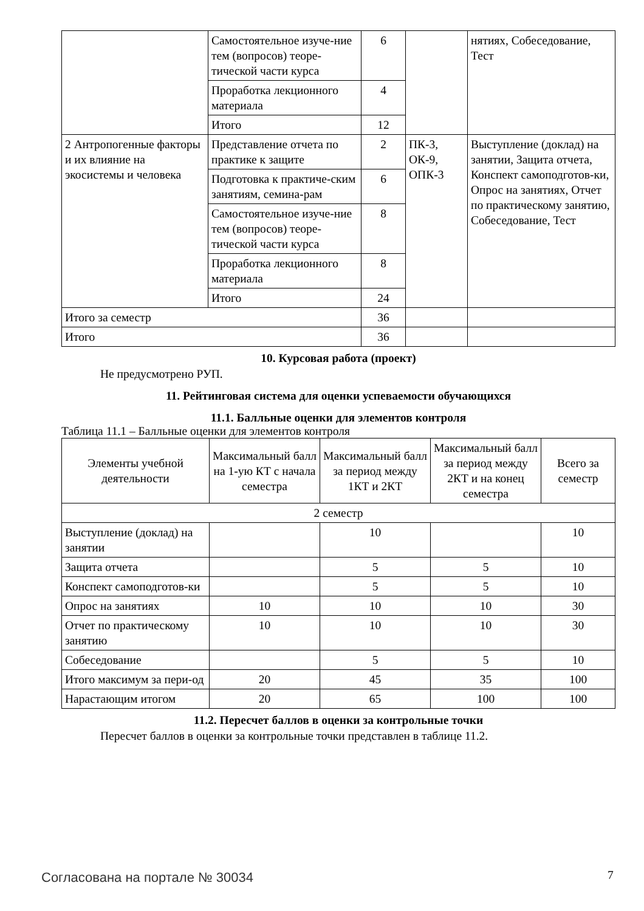| | Самостоятельное изуче-ние тем (вопросов) теоре-тической части курса | 6 | | нятиях, Собеседование, Тест |
| | Проработка лекционного материала | 4 | | |
| | Итого | 12 | | |
| 2 Антропогенные факторы и их влияние на экосистемы и человека | Представление отчета по практике к защите | 2 | ПК-3, ОК-9, ОПК-3 | Выступление (доклад) на занятии, Защита отчета, Конспект самоподготов-ки, Опрос на занятиях, Отчет по практическому занятию, Собеседование, Тест |
| | Подготовка к практиче-ским занятиям, семина-рам | 6 | | |
| | Самостоятельное изуче-ние тем (вопросов) теоре-тической части курса | 8 | | |
| | Проработка лекционного материала | 8 | | |
| | Итого | 24 | | |
| Итого за семестр | | 36 | | |
| Итого | | 36 | | |
10. Курсовая работа (проект)
Не предусмотрено РУП.
11. Рейтинговая система для оценки успеваемости обучающихся
11.1. Балльные оценки для элементов контроля
Таблица 11.1 – Балльные оценки для элементов контроля
| Элементы учебной деятельности | Максимальный балл на 1-ую КТ с начала семестра | Максимальный балл за период между 1КТ и 2КТ | Максимальный балл за период между 2КТ и на конец семестра | Всего за семестр |
| --- | --- | --- | --- | --- |
| 2 семестр | | | | |
| Выступление (доклад) на занятии | | 10 | | 10 |
| Защита отчета | | 5 | 5 | 10 |
| Конспект самоподготов-ки | | 5 | 5 | 10 |
| Опрос на занятиях | 10 | 10 | 10 | 30 |
| Отчет по практическому занятию | 10 | 10 | 10 | 30 |
| Собеседование | | 5 | 5 | 10 |
| Итого максимум за пери-од | 20 | 45 | 35 | 100 |
| Нарастающим итогом | 20 | 65 | 100 | 100 |
11.2. Пересчет баллов в оценки за контрольные точки
Пересчет баллов в оценки за контрольные точки представлен в таблице 11.2.
Согласована на портале № 30034 7